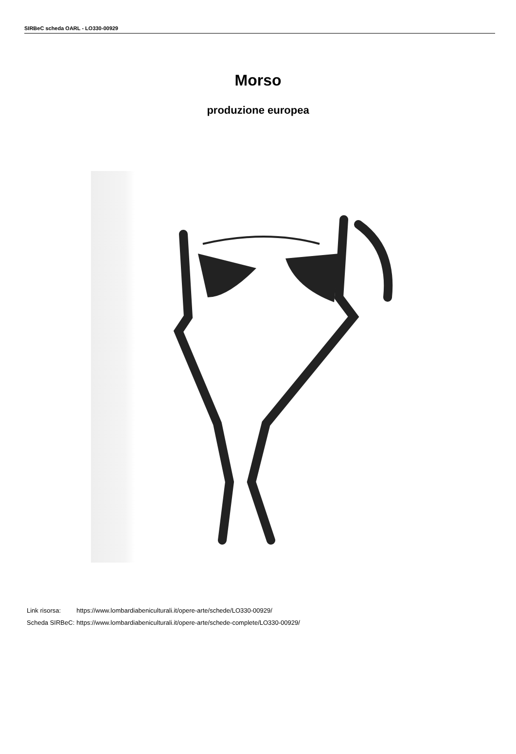SIRBeC scheda OARL - LO330-00929
Morso
produzione europea
| Link risorsa: | https://www.lombardiabeniculturali.it/opere-arte/schede/LO330-00929/ |
| Scheda SIRBeC: | https://www.lombardiabeniculturali.it/opere-arte/schede-complete/LO330-00929/ |